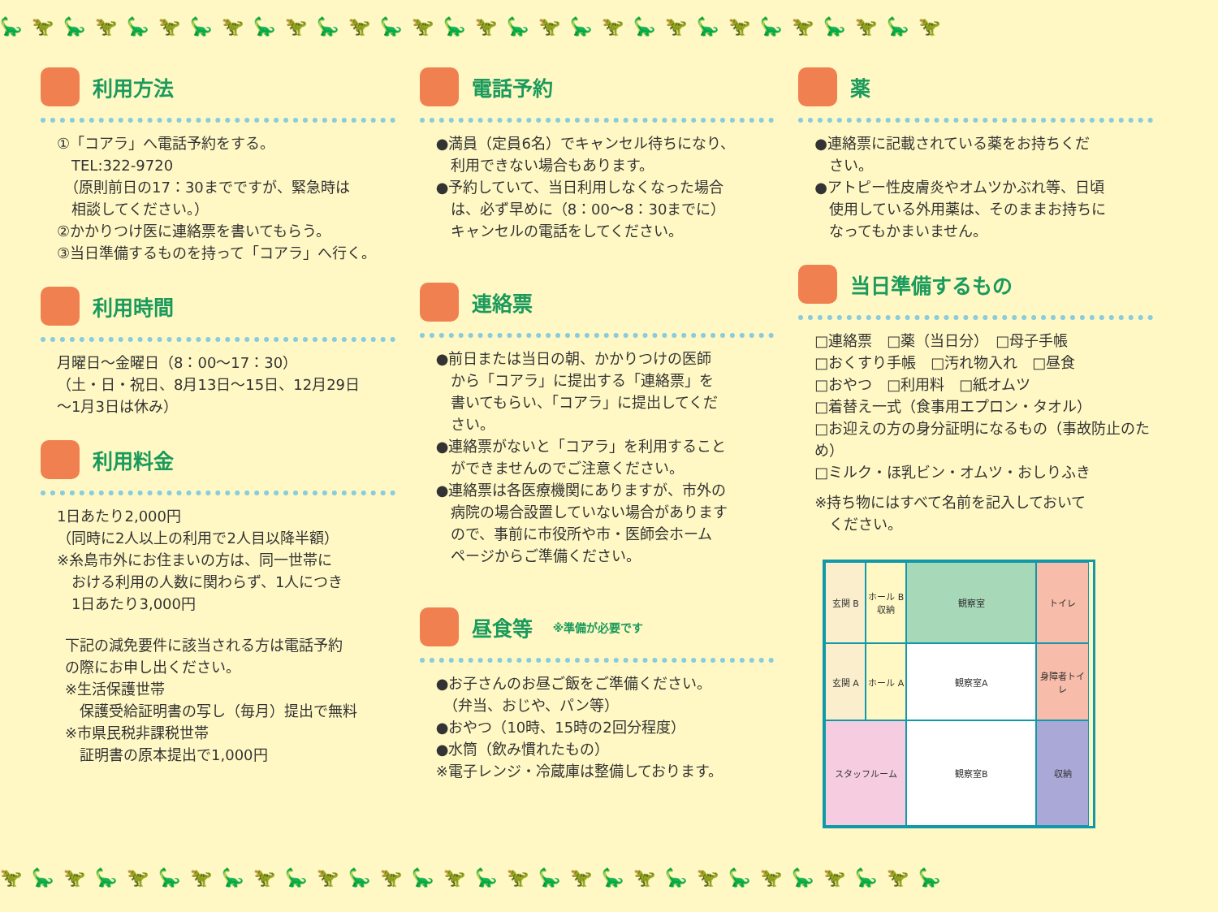🦕🦖🦕🦖🦕🦖🦕🦖🦕🦖🦕🦖🦕🦖🦕🦖🦕🦖🦕🦖🦕🦖🦕🦖🦕🦖🦕🦖🦕🦖
利用方法
①「コアラ」へ電話予約をする。
　TEL:322-9720
　（原則前日の17：30までですが、緊急時は
　相談してください。）
②かかりつけ医に連絡票を書いてもらう。
③当日準備するものを持って「コアラ」へ行く。
利用時間
月曜日～金曜日（8：00～17：30）
（土・日・祝日、8月13日～15日、12月29日
～1月3日は休み）
利用料金
1日あたり2,000円
（同時に2人以上の利用で2人目以降半額）
※糸島市外にお住まいの方は、同一世帯に
　おける利用の人数に関わらず、1人につき
　1日あたり3,000円
下記の減免要件に該当される方は電話予約
の際にお申し出ください。
※生活保護世帯
　保護受給証明書の写し（毎月）提出で無料
※市県民税非課税世帯
　証明書の原本提出で1,000円
電話予約
●満員（定員6名）でキャンセル待ちになり、
　利用できない場合もあります。
●予約していて、当日利用しなくなった場合
　は、必ず早めに（8：00～8：30までに）
　キャンセルの電話をしてください。
連絡票
●前日または当日の朝、かかりつけの医師
　から「コアラ」に提出する「連絡票」を
　書いてもらい、「コアラ」に提出してくだ
　さい。
●連絡票がないと「コアラ」を利用すること
　ができませんのでご注意ください。
●連絡票は各医療機関にありますが、市外の
　病院の場合設置していない場合があります
　ので、事前に市役所や市・医師会ホーム
　ページからご準備ください。
昼食等 ※準備が必要です
●お子さんのお昼ご飯をご準備ください。
　（弁当、おじや、パン等）
●おやつ（10時、15時の2回分程度）
●水筒（飲み慣れたもの）
※電子レンジ・冷蔵庫は整備しております。
薬
●連絡票に記載されている薬をお持ちくだ
　さい。
●アトピー性皮膚炎やオムツかぶれ等、日頃
　使用している外用薬は、そのままお持ちに
　なってもかまいません。
当日準備するもの
□連絡票　□薬（当日分）　□母子手帳
□おくすり手帳　□汚れ物入れ　□昼食
□おやつ　□利用料　□紙オムツ
□着替え一式（食事用エプロン・タオル）
□お迎えの方の身分証明になるもの（事故防止のため）
□ミルク・ほ乳ビン・オムツ・おしりふき
※持ち物にはすべて名前を記入しておいて
　ください。
玄関 B
ホール B
収納
観察室
トイレ
玄関 A
ホール A
観察室A
身障者トイレ
スタッフルーム
観察室B
収納
🦖🦕🦖🦕🦖🦕🦖🦕🦖🦕🦖🦕🦖🦕🦖🦕🦖🦕🦖🦕🦖🦕🦖🦕🦖🦕🦖🦕🦖🦕